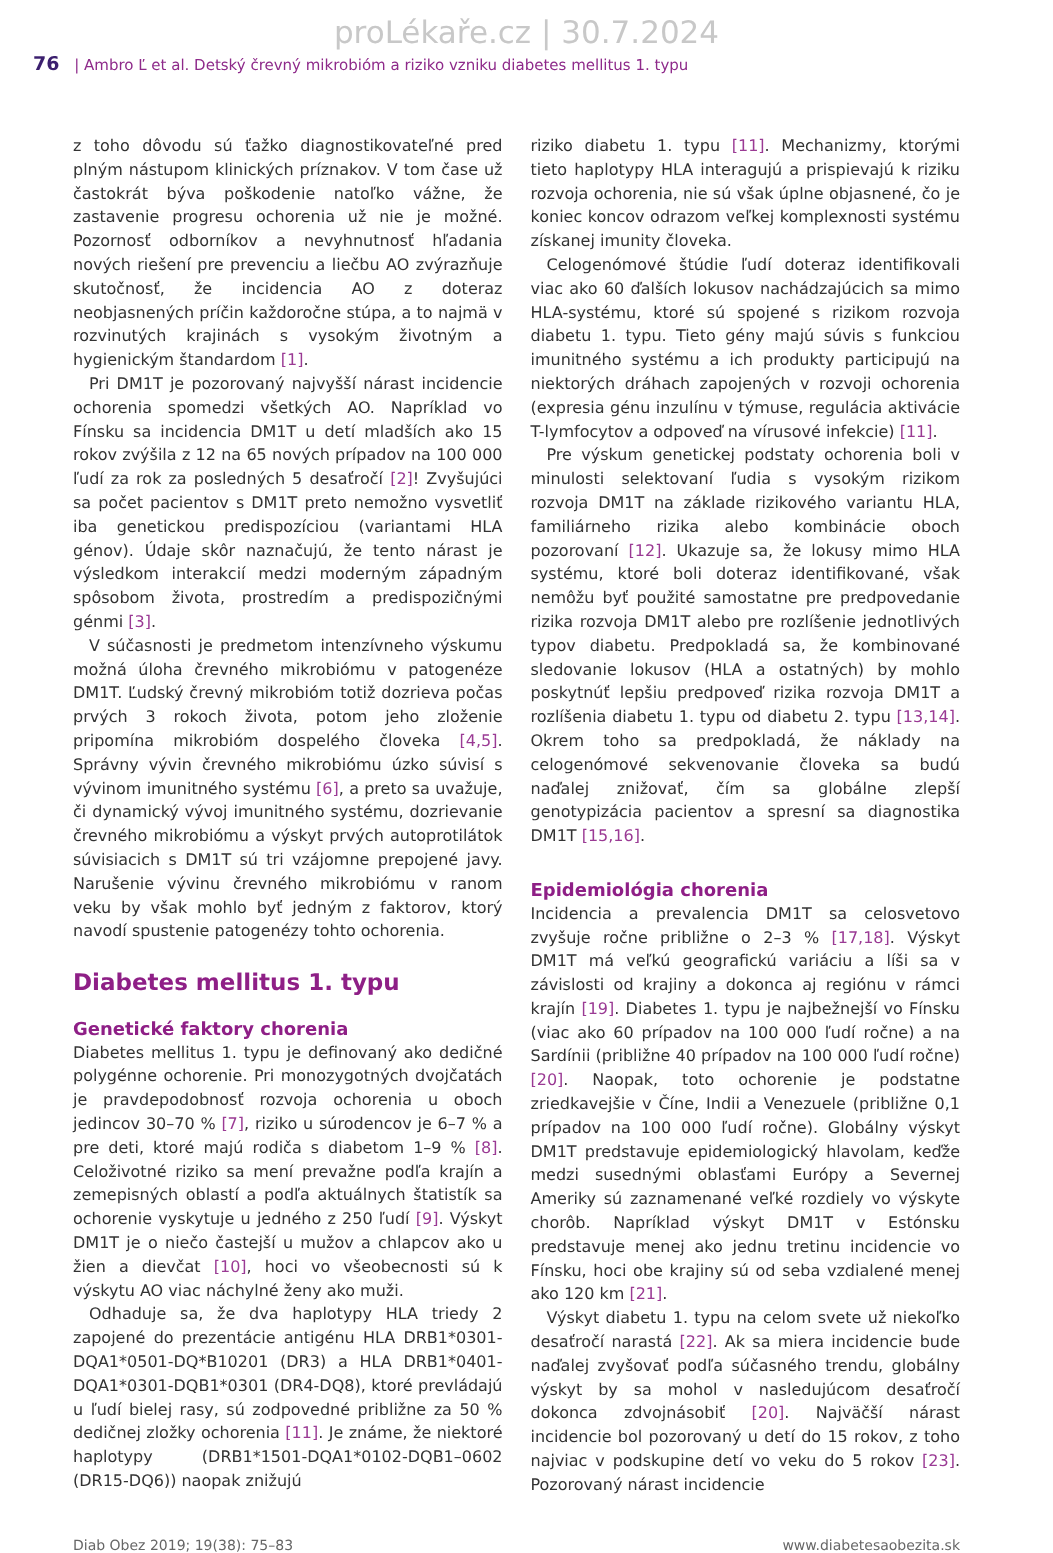proLékaře.cz | 30.7.2024
76 | Ambro Ľ et al. Detský črevný mikrobióm a riziko vzniku diabetes mellitus 1. typu
z toho dôvodu sú ťažko diagnostikovateľné pred plným nástupom klinických príznakov. V tom čase už častokrát býva poškodenie natoľko vážne, že zastavenie progresu ochorenia už nie je možné. Pozornosť odborníkov a nevyhnutnosť hľadania nových riešení pre prevenciu a liečbu AO zvýrazňuje skutočnosť, že incidencia AO z doteraz neobjasnených príčin každoročne stúpa, a to najmä v rozvinutých krajinách s vysokým životným a hygienickým štandardom [1].
Pri DM1T je pozorovaný najvyšší nárast incidencie ochorenia spomedzi všetkých AO. Napríklad vo Fínsku sa incidencia DM1T u detí mladších ako 15 rokov zvýšila z 12 na 65 nových prípadov na 100 000 ľudí za rok za posledných 5 desaťročí [2]! Zvyšujúci sa počet pacientov s DM1T preto nemožno vysvetliť iba genetickou predispozíciou (variantami HLA génov). Údaje skôr naznačujú, že tento nárast je výsledkom interakcií medzi moderným západným spôsobom života, prostredím a predispozičnými génmi [3].
V súčasnosti je predmetom intenzívneho výskumu možná úloha črevného mikrobiómu v patogenéze DM1T. Ľudský črevný mikrobióm totiž dozrieva počas prvých 3 rokoch života, potom jeho zloženie pripomína mikrobióm dospelého človeka [4,5]. Správny vývin črevného mikrobiómu úzko súvisí s vývinom imunitného systému [6], a preto sa uvažuje, či dynamický vývoj imunitného systému, dozrievanie črevného mikrobiómu a výskyt prvých autoprotilátok súvisiacich s DM1T sú tri vzájomne prepojené javy. Narušenie vývinu črevného mikrobiómu v ranom veku by však mohlo byť jedným z faktorov, ktorý navodí spustenie patogenézy tohto ochorenia.
Diabetes mellitus 1. typu
Genetické faktory chorenia
Diabetes mellitus 1. typu je definovaný ako dedičné polygénne ochorenie. Pri monozygotných dvojčatách je pravdepodobnosť rozvoja ochorenia u oboch jedincov 30–70 % [7], riziko u súrodencov je 6–7 % a pre deti, ktoré majú rodiča s diabetom 1–9 % [8]. Celoživotné riziko sa mení prevažne podľa krajín a zemepisných oblastí a podľa aktuálnych štatistík sa ochorenie vyskytuje u jedného z 250 ľudí [9]. Výskyt DM1T je o niečo častejší u mužov a chlapcov ako u žien a dievčat [10], hoci vo všeobecnosti sú k výskytu AO viac náchylné ženy ako muži.
Odhaduje sa, že dva haplotypy HLA triedy 2 zapojené do prezentácie antigénu HLA DRB1*0301-DQA1*0501-DQ*B10201 (DR3) a HLA DRB1*0401-DQA1*0301-DQB1*0301 (DR4-DQ8), ktoré prevládajú u ľudí bielej rasy, sú zodpovedné približne za 50 % dedičnej zložky ochorenia [11]. Je známe, že niektoré haplotypy (DRB1*1501-DQA1*0102-DQB1–0602 (DR15-DQ6)) naopak znižujú
riziko diabetu 1. typu [11]. Mechanizmy, ktorými tieto haplotypy HLA interagujú a prispievajú k riziku rozvoja ochorenia, nie sú však úplne objasnené, čo je koniec koncov odrazom veľkej komplexnosti systému získanej imunity človeka.
Celogenómové štúdie ľudí doteraz identifikovali viac ako 60 ďalších lokusov nachádzajúcich sa mimo HLA-systému, ktoré sú spojené s rizikom rozvoja diabetu 1. typu. Tieto gény majú súvis s funkciou imunitného systému a ich produkty participujú na niektorých dráhach zapojených v rozvoji ochorenia (expresia génu inzulínu v týmuse, regulácia aktivácie T-lymfocytov a odpoveď na vírusové infekcie) [11].
Pre výskum genetickej podstaty ochorenia boli v minulosti selektovaní ľudia s vysokým rizikom rozvoja DM1T na základe rizikového variantu HLA, familiárneho rizika alebo kombinácie oboch pozorovaní [12]. Ukazuje sa, že lokusy mimo HLA systému, ktoré boli doteraz identifikované, však nemôžu byť použité samostatne pre predpovedanie rizika rozvoja DM1T alebo pre rozlíšenie jednotlivých typov diabetu. Predpokladá sa, že kombinované sledovanie lokusov (HLA a ostatných) by mohlo poskytnúť lepšiu predpoveď rizika rozvoja DM1T a rozlíšenia diabetu 1. typu od diabetu 2. typu [13,14]. Okrem toho sa predpokladá, že náklady na celogenómové sekvenovanie človeka sa budú naďalej znižovať, čím sa globálne zlepší genotypizácia pacientov a spresní sa diagnostika DM1T [15,16].
Epidemiológia chorenia
Incidencia a prevalencia DM1T sa celosvetovo zvyšuje ročne približne o 2–3 % [17,18]. Výskyt DM1T má veľkú geografickú variáciu a líši sa v závislosti od krajiny a dokonca aj regiónu v rámci krajín [19]. Diabetes 1. typu je najbežnejší vo Fínsku (viac ako 60 prípadov na 100 000 ľudí ročne) a na Sardínii (približne 40 prípadov na 100 000 ľudí ročne) [20]. Naopak, toto ochorenie je podstatne zriedkavejšie v Číne, Indii a Venezuele (približne 0,1 prípadov na 100 000 ľudí ročne). Globálny výskyt DM1T predstavuje epidemiologický hlavolam, keďže medzi susednými oblasťami Európy a Severnej Ameriky sú zaznamenané veľké rozdiely vo výskyte chorôb. Napríklad výskyt DM1T v Estónsku predstavuje menej ako jednu tretinu incidencie vo Fínsku, hoci obe krajiny sú od seba vzdialené menej ako 120 km [21].
Výskyt diabetu 1. typu na celom svete už niekoľko desaťročí narastá [22]. Ak sa miera incidencie bude naďalej zvyšovať podľa súčasného trendu, globálny výskyt by sa mohol v nasledujúcom desaťročí dokonca zdvojnásobiť [20]. Najväčší nárast incidencie bol pozorovaný u detí do 15 rokov, z toho najviac v podskupine detí vo veku do 5 rokov [23]. Pozorovaný nárast incidencie
Diab Obez 2019; 19(38): 75–83 www.diabetesaobezita.sk